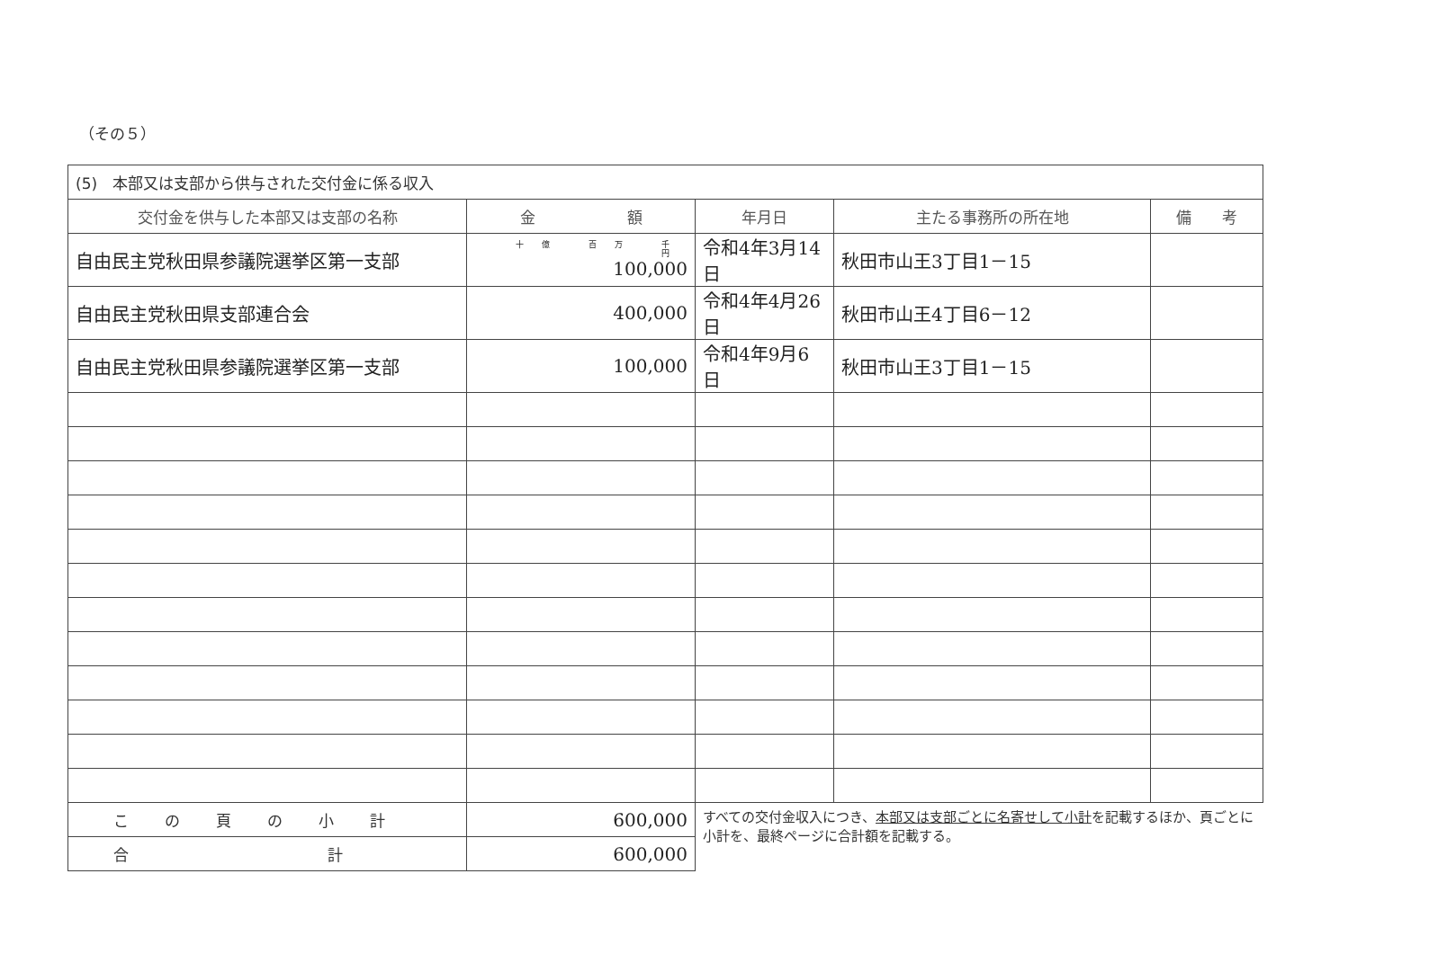（その５）
| (5) 本部又は支部から供与された交付金に係る収入 | | | | |
| 交付金を供与した本部又は支部の名称 | 金 額 | 年月日 | 主たる事務所の所在地 | 備 考 |
| 自由民主党秋田県参議院選挙区第一支部 | 十億 百万 千 円 100,000 | 令和4年3月14日 | 秋田市山王3丁目1－15 | |
| 自由民主党秋田県支部連合会 | 400,000 | 令和4年4月26日 | 秋田市山王4丁目6－12 | |
| 自由民主党秋田県参議院選挙区第一支部 | 100,000 | 令和4年9月6日 | 秋田市山王3丁目1－15 | |
| この頁の小計 | 600,000 | すべての交付金収入につき、 本部又は支部ごとに名寄せして小計 を記載するほか、頁ごとに小計を、最終ページに合計額を記載する。 | | |
| 合 計 | 600,000 | | | |